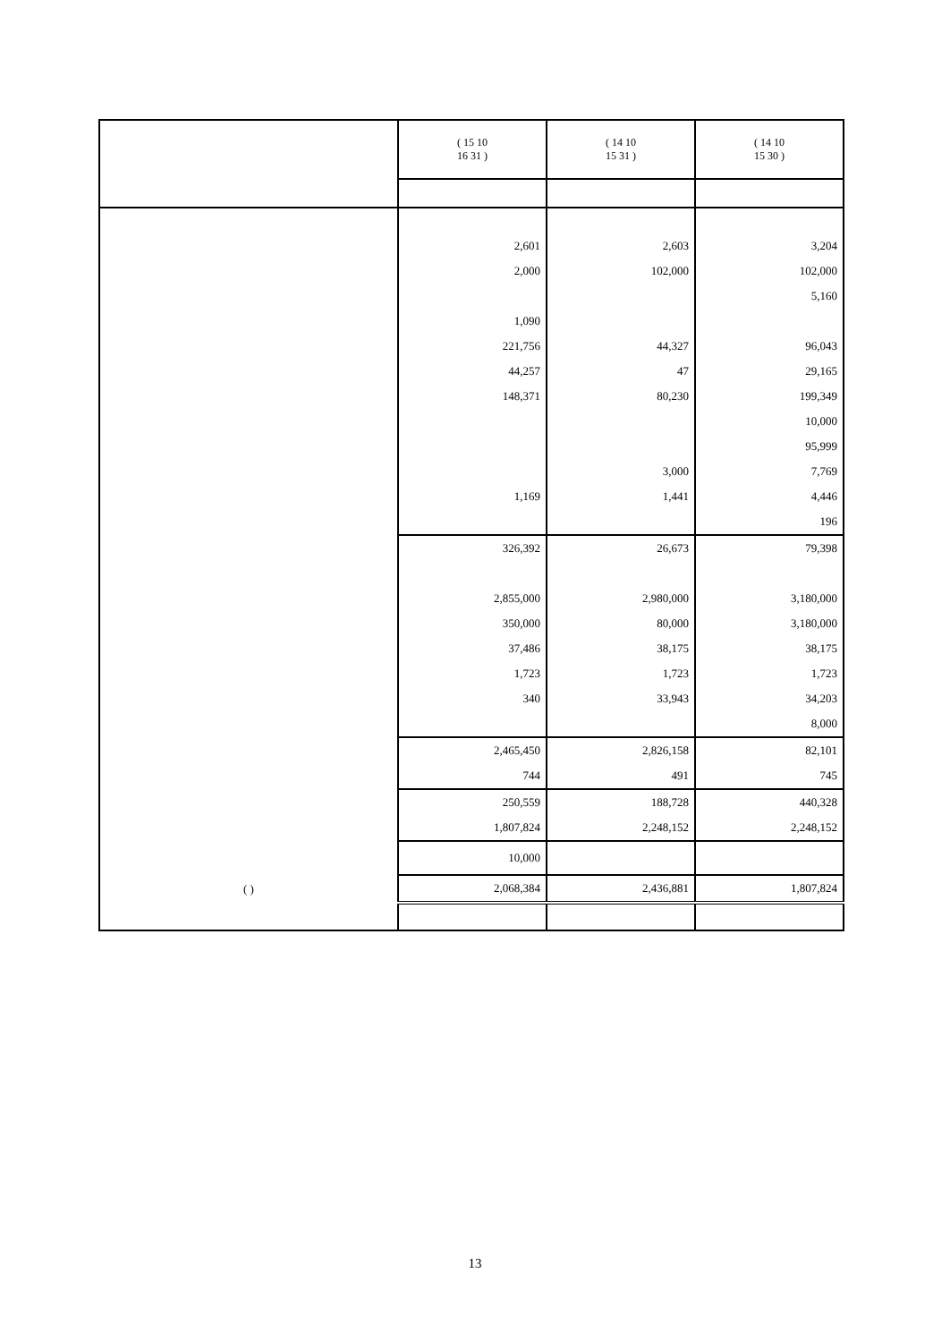| | ( 15 10 16 31 ) | ( 14 10 15 31 ) | ( 14 10 15 30 ) |
| | 2,601 | 2,603 | 3,204 |
| | 2,000 | 102,000 | 102,000 |
| | | | 5,160 |
| | 1,090 | | |
| | 221,756 | 44,327 | 96,043 |
| | 44,257 | 47 | 29,165 |
| | 148,371 | 80,230 | 199,349 |
| | | | 10,000 |
| | | | 95,999 |
| | | 3,000 | 7,769 |
| | 1,169 | 1,441 | 4,446 |
| | | | 196 |
| | 326,392 | 26,673 | 79,398 |
| | 2,855,000 | 2,980,000 | 3,180,000 |
| | 350,000 | 80,000 | 3,180,000 |
| | 37,486 | 38,175 | 38,175 |
| | 1,723 | 1,723 | 1,723 |
| | 340 | 33,943 | 34,203 |
| | | | 8,000 |
| | 2,465,450 | 2,826,158 | 82,101 |
| | 744 | 491 | 745 |
| | 250,559 | 188,728 | 440,328 |
| | 1,807,824 | 2,248,152 | 2,248,152 |
| | 10,000 | | |
| ( ) | 2,068,384 | 2,436,881 | 1,807,824 |
13